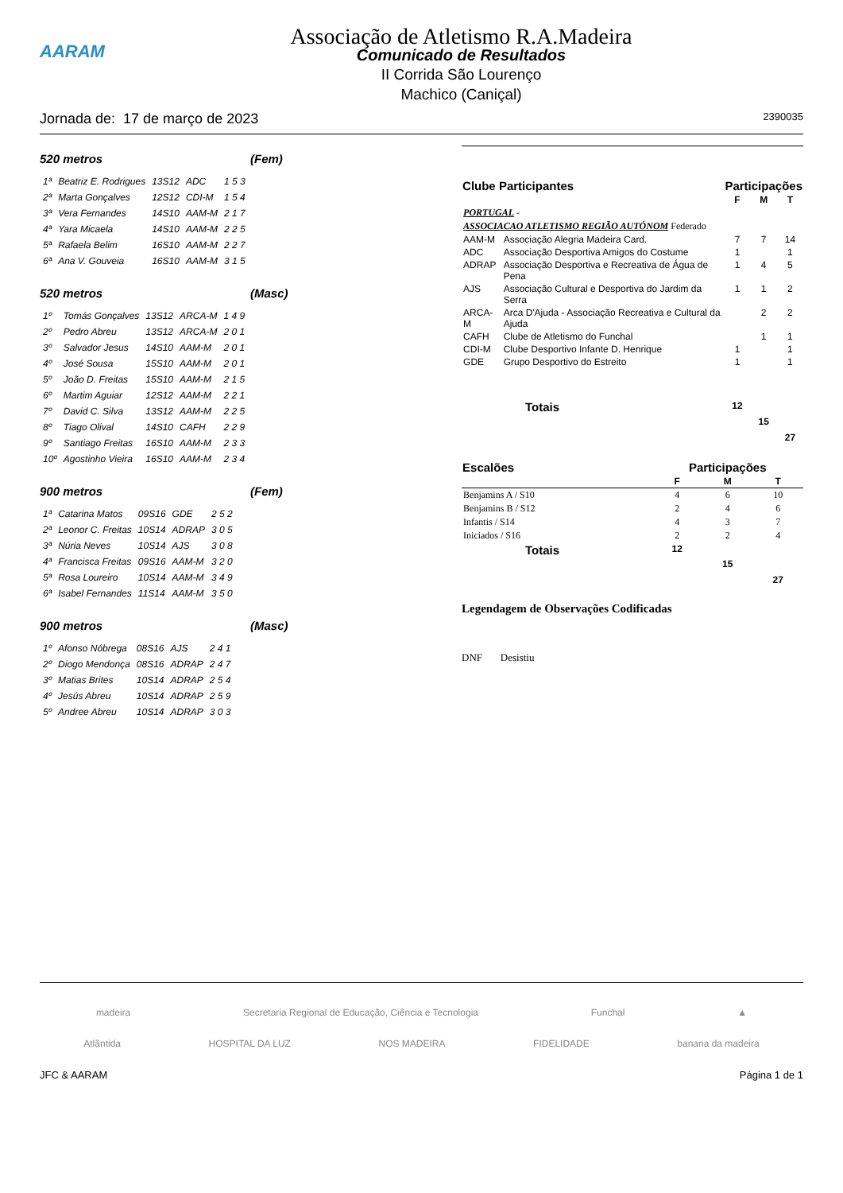Associação de Atletismo R.A.Madeira
AARAM
Comunicado de Resultados
II Corrida São Lourenço
Machico (Caniçal)
Jornada de: 17 de março de 2023 2390035
520 metros (Fem)
| 1ª | Beatriz E. Rodrigues | 13S12 | ADC | 1 5 3 |
| 2ª | Marta Gonçalves | 12S12 | CDI-M | 1 5 4 |
| 3ª | Vera Fernandes | 14S10 | AAM-M | 2 1 7 |
| 4ª | Yara Micaela | 14S10 | AAM-M | 2 2 5 |
| 5ª | Rafaela Belim | 16S10 | AAM-M | 2 2 7 |
| 6ª | Ana V. Gouveia | 16S10 | AAM-M | 3 1 5 |
520 metros (Masc)
| 1º | Tomás Gonçalves | 13S12 | ARCA-M | 1 4 9 |
| 2º | Pedro Abreu | 13S12 | ARCA-M | 2 0 1 |
| 3º | Salvador Jesus | 14S10 | AAM-M | 2 0 1 |
| 4º | José Sousa | 15S10 | AAM-M | 2 0 1 |
| 5º | João D. Freitas | 15S10 | AAM-M | 2 1 5 |
| 6º | Martim Aguiar | 12S12 | AAM-M | 2 2 1 |
| 7º | David C. Silva | 13S12 | AAM-M | 2 2 5 |
| 8º | Tiago Olival | 14S10 | CAFH | 2 2 9 |
| 9º | Santiago Freitas | 16S10 | AAM-M | 2 3 3 |
| 10º | Agostinho Vieira | 16S10 | AAM-M | 2 3 4 |
900 metros (Fem)
| 1ª | Catarina Matos | 09S16 | GDE | 2 5 2 |
| 2ª | Leonor C. Freitas | 10S14 | ADRAP | 3 0 5 |
| 3ª | Núria Neves | 10S14 | AJS | 3 0 8 |
| 4ª | Francisca Freitas | 09S16 | AAM-M | 3 2 0 |
| 5ª | Rosa Loureiro | 10S14 | AAM-M | 3 4 9 |
| 6ª | Isabel Fernandes | 11S14 | AAM-M | 3 5 0 |
900 metros (Masc)
| 1º | Afonso Nóbrega | 08S16 | AJS | 2 4 1 |
| 2º | Diogo Mendonça | 08S16 | ADRAP | 2 4 7 |
| 3º | Matias Brites | 10S14 | ADRAP | 2 5 4 |
| 4º | Jesús Abreu | 10S14 | ADRAP | 2 5 9 |
| 5º | Andree Abreu | 10S14 | ADRAP | 3 0 3 |
| Clube Participantes | | Participações | | |
| --- | --- | --- | --- | --- |
| | | F | M | T |
| PORTUGAL - | | | | |
| ASSOCIACAO ATLETISMO REGIÃO AUTÓNOM Federado | | | | |
| AAM-M | Associação Alegria Madeira Card. | 7 | 7 | 14 |
| ADC | Associação Desportiva Amigos do Costume | 1 | | 1 |
| ADRAP | Associação Desportiva e Recreativa de Água de Pena | 1 | 4 | 5 |
| AJS | Associação Cultural e Desportiva do Jardim da Serra | 1 | 1 | 2 |
| ARCA-M | Arca D'Ajuda - Associação Recreativa e Cultural da Ajuda | | 2 | 2 |
| CAFH | Clube de Atletismo do Funchal | | 1 | 1 |
| CDI-M | Clube Desportivo Infante D. Henrique | 1 | | 1 |
| GDE | Grupo Desportivo do Estreito | 1 | | 1 |
| Totais | | 12 | 15 | 27 |
| Escalões | Participações | | |
| --- | --- | --- | --- |
| | F | M | T |
| Benjamins A / S10 | 4 | 6 | 10 |
| Benjamins B / S12 | 2 | 4 | 6 |
| Infantis / S14 | 4 | 3 | 7 |
| Iniciados / S16 | 2 | 2 | 4 |
| Totais | 12 | 15 | 27 |
Legendagem de Observações Codificadas
DNF Desistiu
madeira Secretaria Regional de Educação, Ciência e Tecnologia Funchal ▲
Atlântida HOSPITAL DA LUZ NOS MADEIRA FIDELIDADE banana da madeira
JFC & AARAM Página 1 de 1